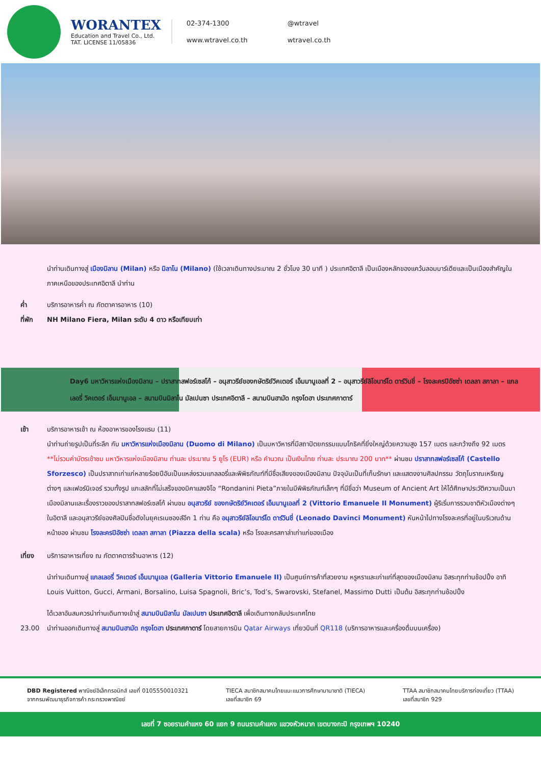WORANTEX
Education and Travel Co., Ltd.
TAT. LICENSE 11/05836
02-374-1300 @wtravel www.wtravel.co.th wtravel.co.th
นำท่านเดินทางสู่ เมืองมิลาน (Milan) หรือ มิลาโน (Milano) (ใช้เวลาเดินทางประมาณ 2 ชั่วโมง 30 นาที ) ประเทศอิตาลี เป็นเมืองหลักของแคว้นลอมบาร์เดียและเป็นเมืองสำคัญในภาคเหนือของประเทศอิตาลี นำท่าน
ค่ำ บริการอาหารค่ำ ณ ภัตตาคารอาหาร (10)
ที่พัก NH Milano Fiera, Milan ระดับ 4 ดาว หรือเทียบเท่า
Day6 มหาวิหารแห่งเมืองมิลาน – ปราสาทสฟอร์เซสโก้ – อนุสาวรีย์ของกษัตริย์วิคเตอร์ เอ็มมานูเอลที่ 2 – อนุสาวรีย์ลิโอนาร์โด ดาร์วินชี่ – โรงละครปิอัซซ่า เดลลา สกาลา – แกลเลอรี่ วิคเตอร์ เอ็มมานูเอล – สนามบินมิลาโน มัลเปนซา ประเทศอิตาลี – สนามบินฮามัด กรุงโดฮา ประเทศกาตาร์
เช้า บริการอาหารเช้า ณ ห้องอาหารของโรงแรม (11)
นำท่านถ่ายรูปเป็นที่ระลึก กับ มหาวิหารแห่งเมืองมิลาน (Duomo di Milano) เป็นมหาวิหารที่มีสถาปัตยกรรมแบบโกธิคที่ยิ่งใหญ่ด้วยความสูง 157 เมตร และกว้างถึง 92 เมตร **ไม่รวมค่าบัตรเข้าชม มหาวิหารแห่งเมืองมิลาน ท่านละ ประมาณ 5 ยูโร (EUR) หรือ คำนวณ เป็นเงินไทย ท่านละ ประมาณ 200 บาท** ผ่านชม ปราสาทสฟอร์เซสโก้ (Castello Sforzesco) เป็นปราสาทเก่าแก่หลายร้อยปีอันเป็นแหล่งรวมแกลลอรี่และพิพิธภัณฑ์ที่มีชื่อเสียงของเมืองมิลาน ปัจจุบันเป็นที่เก็บรักษา และแสดงงานศิลปกรรม วัตถุโบราณเหรียญต่างๆ และเฟอร์นิเจอร์ รวมทั้งรูป แกะสลักที่ไม่เสร็จของมิคาแลงจิโอ “Rondanini Pieta”ภายในมีพิพิธภัณฑ์เล็กๆ ที่มีชื่อว่า Museum of Ancient Art ให้ได้ศึกษาประวัติความเป็นมาเมืองมิลานและเรื่องราวของปราสาทสฟอร์เซสโก้ ผ่านชม อนุสาวรีย์ ของกษัตริย์วิคเตอร์ เอ็มมานูเอลที่ 2 (Vittorio Emanuele II Monument) ผู้ริเริ่มการรวมชาติหัวเมืองต่างๆในอิตาลี และอนุสาวรีย์ของศิลปินชื่อดังในยุคเรเนซองส์อีก 1 ท่าน คือ อนุสาวรีย์ลิโอนาร์โด ดาร์วินชี่ (Leonado Davinci Monument) หันหน้าไปทางโรงละครที่อยู่ในบริเวณด้านหน้าของ ผ่านชม โรงละครปิอัซซ่า เดลลา สกาลา (Piazza della scala) หรือ โรงละครสกาล่าเก่าแก่ของเมือง
เที่ยง บริการอาหารเที่ยง ณ ภัตตาคตารร้านอาหาร (12)
นำท่านเดินทางสู่ แกลเลอรี่ วิคเตอร์ เอ็มมานูเอล (Galleria Vittorio Emanuele II) เป็นศูนย์การค้าที่สวยงาม หรูหราและเก่าแก่ที่สุดของเมืองมิลาน อิสระทุกท่านช้อปปิ้ง อาทิ Louis Vuitton, Gucci, Armani, Borsalino, Luisa Spagnoli, Bric’s, Tod’s, Swarovski, Stefanel, Massimo Dutti เป็นต้น อิสระทุกท่านช้อปปิ้ง
ได้เวลาอันสมควรนำท่านเดินทางเข้าสู่ สนามบินมิลาโน มัลเปนซา ประเทศอิตาลี เพื่อเดินทางกลับประเทศไทย
23.00 นำท่านออกเดินทางสู่ สนามบินฮามัด กรุงโดฮา ประเทศกาตาร์ โดยสายการบิน Qatar Airways เที่ยวบินที่ QR118 (บริการอาหารและเครื่องดื่มบนเครื่อง)
DBD Registered พาณิชย์อิเล็กทรอนิกส์ เลขที่ 0105550010321
จากกรมพัฒนาธุรกิจการค้า กระทรวงพาณิชย์
TIECA สมาชิกสมาคมไทยแนะแนวการศึกษานานาชาติ (TIECA)
เลขที่สมาชิก 69
TTAA สมาชิกสมาคมไทยบริการท่องเที่ยว (TTAA)
เลขที่สมาชิก 929
เลขที่ 7 ซอยรามคำแหง 60 แยก 9 ถนนรามคำแหง แขวงหัวหมาก เขตบางกะปิ กรุงเทพฯ 10240